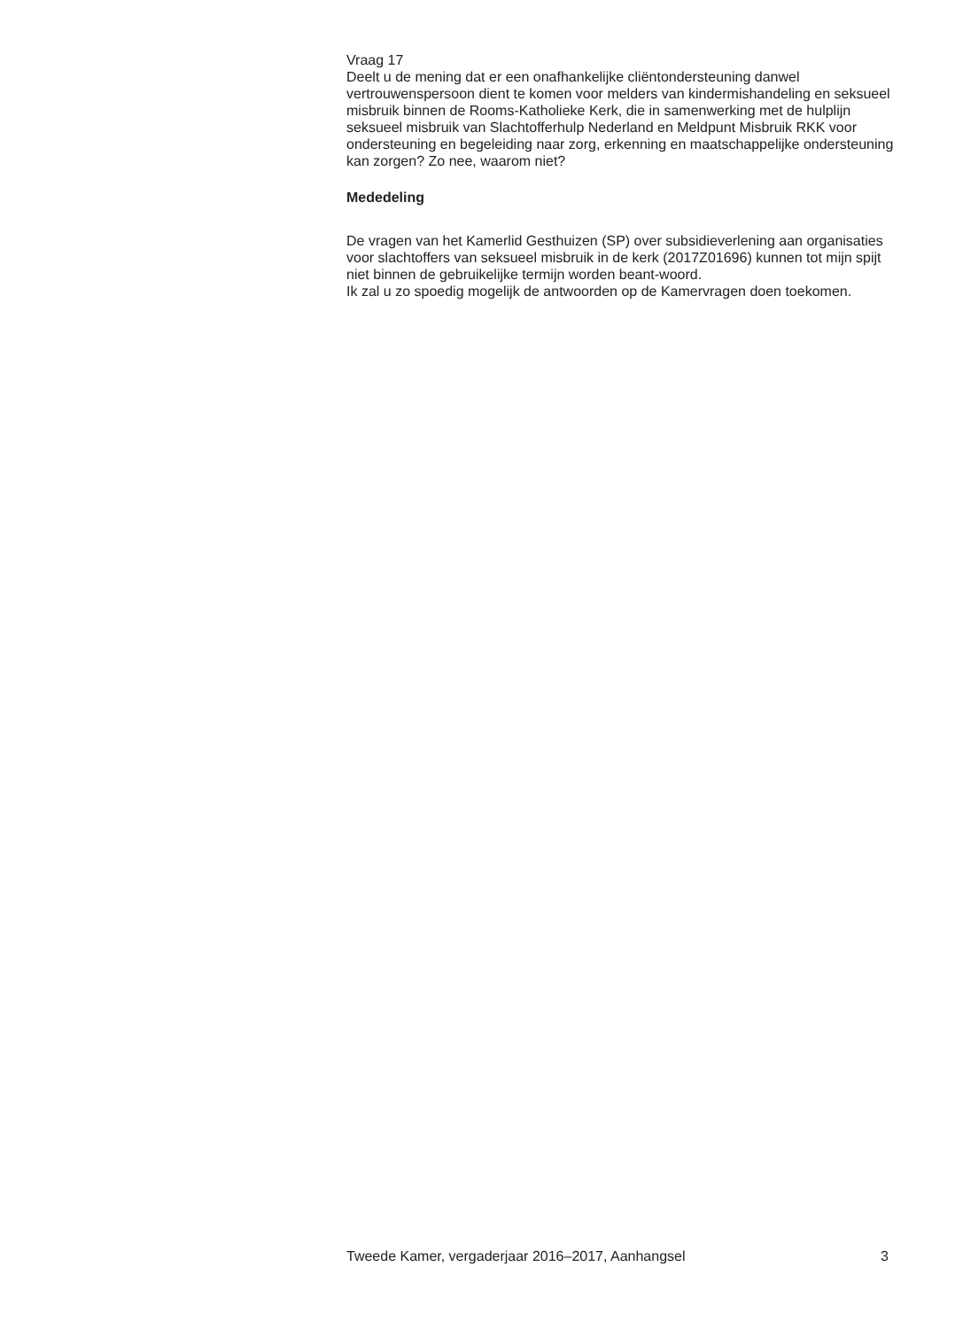Vraag 17
Deelt u de mening dat er een onafhankelijke cliëntondersteuning danwel vertrouwenspersoon dient te komen voor melders van kindermishandeling en seksueel misbruik binnen de Rooms-Katholieke Kerk, die in samenwerking met de hulplijn seksueel misbruik van Slachtofferhulp Nederland en Meldpunt Misbruik RKK voor ondersteuning en begeleiding naar zorg, erkenning en maatschappelijke ondersteuning kan zorgen? Zo nee, waarom niet?
Mededeling
De vragen van het Kamerlid Gesthuizen (SP) over subsidieverlening aan organisaties voor slachtoffers van seksueel misbruik in de kerk (2017Z01696) kunnen tot mijn spijt niet binnen de gebruikelijke termijn worden beant-woord.
Ik zal u zo spoedig mogelijk de antwoorden op de Kamervragen doen toekomen.
Tweede Kamer, vergaderjaar 2016–2017, Aanhangsel 3